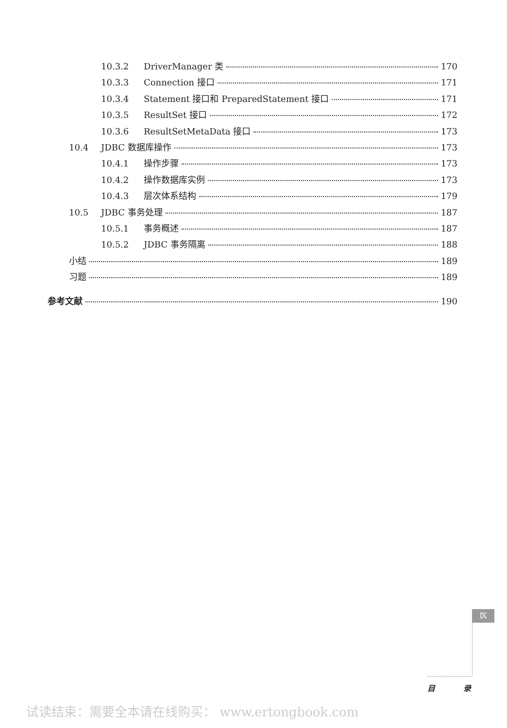10.3.2 DriverManager 类 170
10.3.3 Connection 接口 171
10.3.4 Statement 接口和 PreparedStatement 接口 171
10.3.5 ResultSet 接口 172
10.3.6 ResultSetMetaData 接口 173
10.4 JDBC 数据库操作 173
10.4.1 操作步骤 173
10.4.2 操作数据库实例 173
10.4.3 层次体系结构 179
10.5 JDBC 事务处理 187
10.5.1 事务概述 187
10.5.2 JDBC 事务隔离 188
小结 189
习题 189
参考文献 190
Ⅸ
目 录
试读结束：需要全本请在线购买： www.ertongbook.com